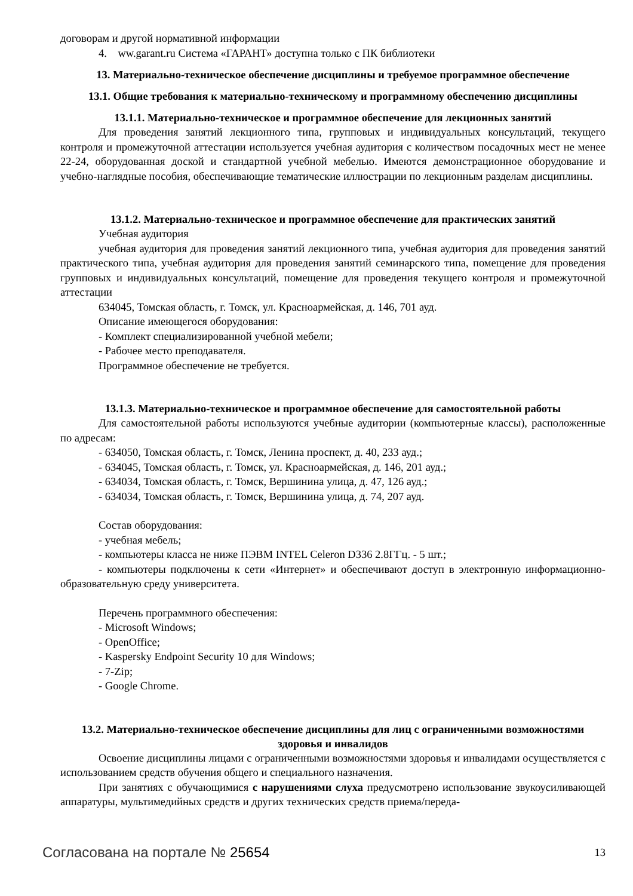договорам и другой нормативной информации
4. ww.garant.ru Система «ГАРАНТ» доступна только с ПК библиотеки
13. Материально-техническое обеспечение дисциплины и требуемое программное обеспечение
13.1. Общие требования к материально-техническому и программному обеспечению дисциплины
13.1.1. Материально-техническое и программное обеспечение для лекционных занятий
Для проведения занятий лекционного типа, групповых и индивидуальных консультаций, текущего контроля и промежуточной аттестации используется учебная аудитория с количеством посадочных мест не менее 22-24, оборудованная доской и стандартной учебной мебелью. Имеются демонстрационное оборудование и учебно-наглядные пособия, обеспечивающие тематические иллюстрации по лекционным разделам дисциплины.
13.1.2. Материально-техническое и программное обеспечение для практических занятий
Учебная аудитория
учебная аудитория для проведения занятий лекционного типа, учебная аудитория для проведения занятий практического типа, учебная аудитория для проведения занятий семинарского типа, помещение для проведения групповых и индивидуальных консультаций, помещение для проведения текущего контроля и промежуточной аттестации
634045, Томская область, г. Томск, ул. Красноармейская, д. 146, 701 ауд.
Описание имеющегося оборудования:
- Комплект специализированной учебной мебели;
- Рабочее место преподавателя.
Программное обеспечение не требуется.
13.1.3. Материально-техническое и программное обеспечение для самостоятельной работы
Для самостоятельной работы используются учебные аудитории (компьютерные классы), расположенные по адресам:
- 634050, Томская область, г. Томск, Ленина проспект, д. 40, 233 ауд.;
- 634045, Томская область, г. Томск, ул. Красноармейская, д. 146, 201 ауд.;
- 634034, Томская область, г. Томск, Вершинина улица, д. 47, 126 ауд.;
- 634034, Томская область, г. Томск, Вершинина улица, д. 74, 207 ауд.
Состав оборудования:
- учебная мебель;
- компьютеры класса не ниже ПЭВМ INTEL Celeron D336 2.8ГГц. - 5 шт.;
- компьютеры подключены к сети «Интернет» и обеспечивают доступ в электронную информационно-образовательную среду университета.
Перечень программного обеспечения:
- Microsoft Windows;
- OpenOffice;
- Kaspersky Endpoint Security 10 для Windows;
- 7-Zip;
- Google Chrome.
13.2. Материально-техническое обеспечение дисциплины для лиц с ограниченными возможностями здоровья и инвалидов
Освоение дисциплины лицами с ограниченными возможностями здоровья и инвалидами осуществляется с использованием средств обучения общего и специального назначения.
При занятиях с обучающимися с нарушениями слуха предусмотрено использование звукоусиливающей аппаратуры, мультимедийных средств и других технических средств приема/переда-
Согласована на портале № 25654 13